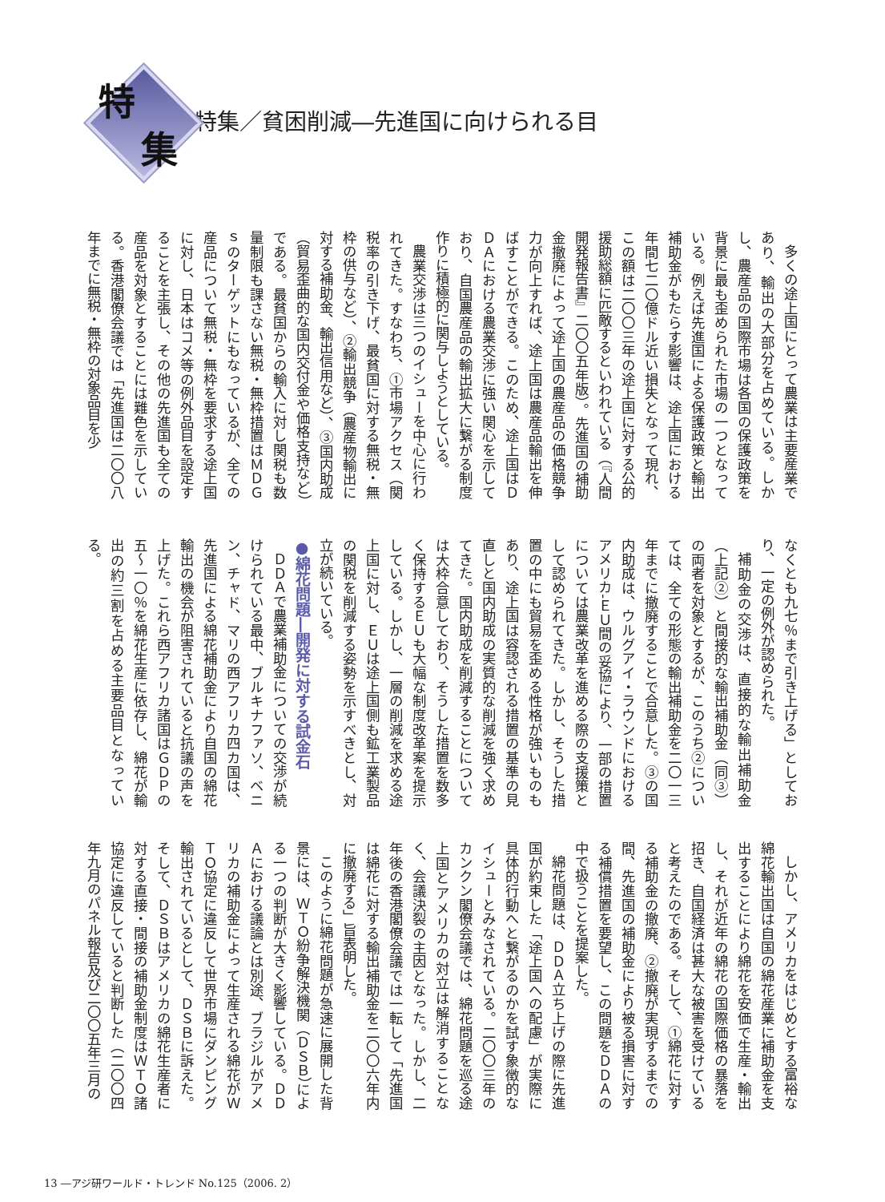特
集
特集／貧困削減―先進国に向けられる目
多くの途上国にとって農業は主要産業であり、輸出の大部分を占めている。しかし、農産品の国際市場は各国の保護政策を背景に最も歪められた市場の一つとなっている。例えば先進国による保護政策と輸出補助金がもたらす影響は、途上国における年間七二〇億ドル近い損失となって現れ、この額は二〇〇三年の途上国に対する公的援助総額に匹敵するといわれている（『人間開発報告書』二〇〇五年版）。先進国の補助金撤廃によって途上国の農産品の価格競争力が向上すれば、途上国は農産品輸出を伸ばすことができる。このため、途上国はＤＤＡにおける農業交渉に強い関心を示しており、自国農産品の輸出拡大に繋がる制度作りに積極的に関与しようとしている。
農業交渉は三つのイシューを中心に行われてきた。すなわち、①市場アクセス（関税率の引き下げ、最貧国に対する無税・無枠の供与など）、②輸出競争（農産物輸出に対する補助金、輸出信用など）、③国内助成（貿易歪曲的な国内交付金や価格支持など）である。最貧国からの輸入に対し関税も数量制限も課さない無税・無枠措置はＭＤＧｓのターゲットにもなっているが、全ての産品について無税・無枠を要求する途上国に対し、日本はコメ等の例外品目を設定することを主張し、その他の先進国も全ての産品を対象とすることには難色を示している。香港閣僚会議では「先進国は二〇〇八年までに無税・無枠の対象品目を少
なくとも九七％まで引き上げる」としており、一定の例外が認められた。
補助金の交渉は、直接的な輸出補助金（上記②）と間接的な輸出補助金（同③）の両者を対象とするが、このうち②については、全ての形態の輸出補助金を二〇一三年までに撤廃することで合意した。③の国内助成は、ウルグアイ・ラウンドにおけるアメリカ‐ＥＵ間の妥協により、一部の措置については農業改革を進める際の支援策として認められてきた。しかし、そうした措置の中にも貿易を歪める性格が強いものもあり、途上国は容認される措置の基準の見直しと国内助成の実質的な削減を強く求めてきた。国内助成を削減することについては大枠合意しており、そうした措置を数多く保持するＥＵも大幅な制度改革案を提示している。しかし、一層の削減を求める途上国に対し、ＥＵは途上国側も鉱工業製品の関税を削減する姿勢を示すべきとし、対立が続いている。
●綿花問題―開発に対する試金石
ＤＤＡで農業補助金についての交渉が続けられている最中、ブルキナファソ、ベニン、チャド、マリの西アフリカ四カ国は、先進国による綿花補助金により自国の綿花輸出の機会が阻害されていると抗議の声を上げた。これら西アフリカ諸国はＧＤＰの五～一〇％を綿花生産に依存し、綿花が輸出の約三割を占める主要品目となっている。
しかし、アメリカをはじめとする富裕な綿花輸出国は自国の綿花産業に補助金を支出することにより綿花を安価で生産・輸出し、それが近年の綿花の国際価格の暴落を招き、自国経済は甚大な被害を受けていると考えたのである。そして、①綿花に対する補助金の撤廃、②撤廃が実現するまでの間、先進国の補助金により被る損害に対する補償措置を要望し、この問題をＤＤＡの中で扱うことを提案した。
綿花問題は、ＤＤＡ立ち上げの際に先進国が約束した「途上国への配慮」が実際に具体的行動へと繋がるのかを試す象徴的なイシューとみなされている。二〇〇三年のカンクン閣僚会議では、綿花問題を巡る途上国とアメリカの対立は解消することなく、会議決裂の主因となった。しかし、二年後の香港閣僚会議では一転して「先進国は綿花に対する輸出補助金を二〇〇六年内に撤廃する」旨表明した。
このように綿花問題が急速に展開した背景には、ＷＴＯ紛争解決機関（ＤＳＢ）による一つの判断が大きく影響している。ＤＤＡにおける議論とは別途、ブラジルがアメリカの補助金によって生産される綿花がＷＴＯ協定に違反して世界市場にダンピング輸出されているとして、ＤＳＢに訴えた。そして、ＤＳＢはアメリカの綿花生産者に対する直接・間接の補助金制度はＷＴＯ諸協定に違反していると判断した（二〇〇四年九月のパネル報告及び二〇〇五年三月の
13 ―アジ研ワールド・トレンド No.125（2006. 2）